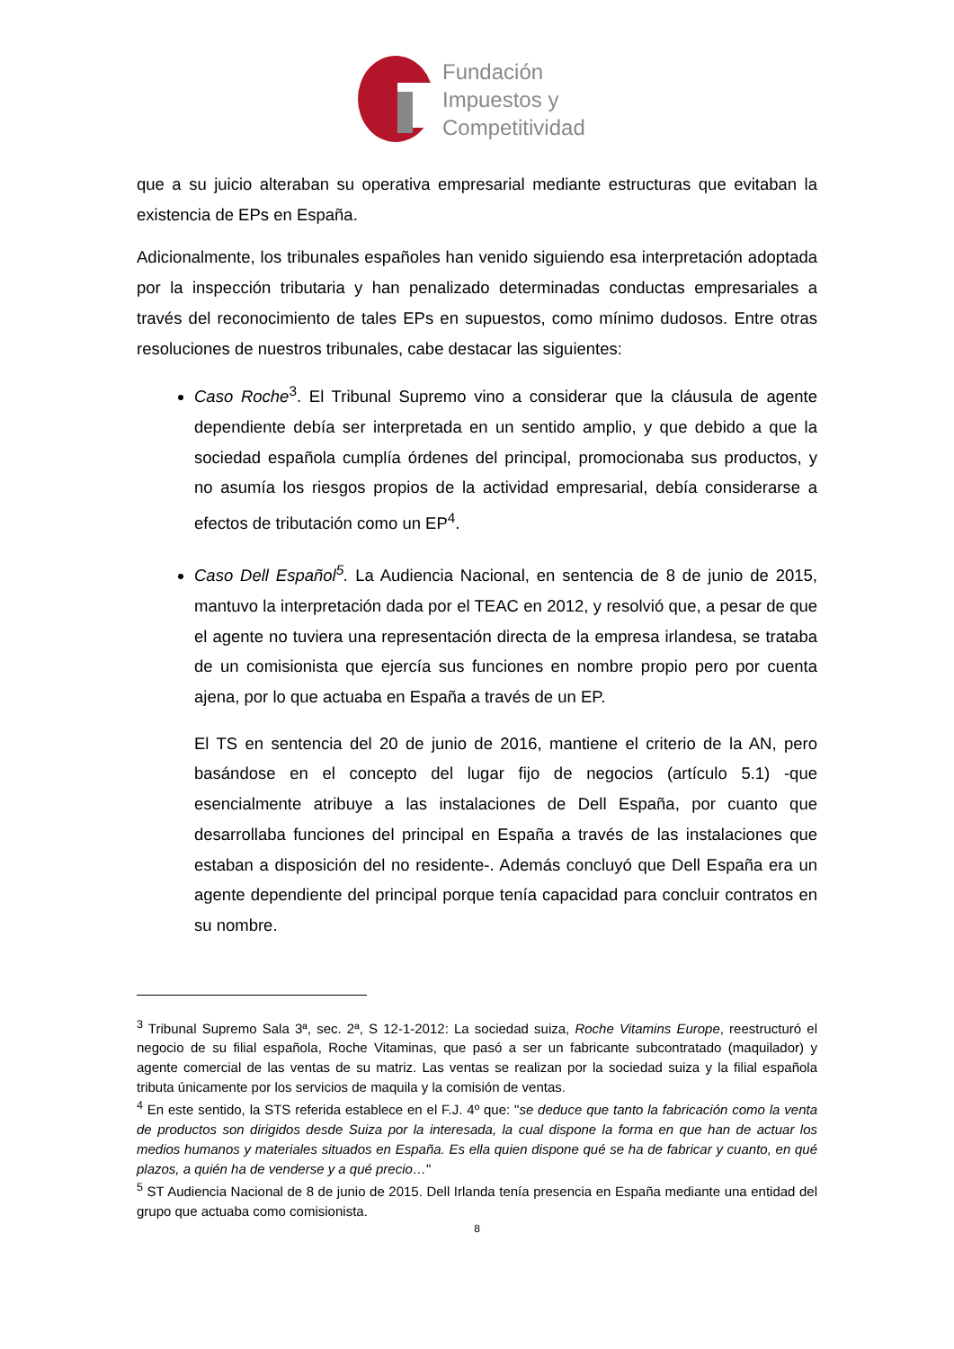Fundación
Impuestos y
Competitividad
que a su juicio alteraban su operativa empresarial mediante estructuras que evitaban la existencia de EPs en España.
Adicionalmente, los tribunales españoles han venido siguiendo esa interpretación adoptada por la inspección tributaria y han penalizado determinadas conductas empresariales a través del reconocimiento de tales EPs en supuestos, como mínimo dudosos. Entre otras resoluciones de nuestros tribunales, cabe destacar las siguientes:
Caso Roche<sup>3</sup>. El Tribunal Supremo vino a considerar que la cláusula de agente dependiente debía ser interpretada en un sentido amplio, y que debido a que la sociedad española cumplía órdenes del principal, promocionaba sus productos, y no asumía los riesgos propios de la actividad empresarial, debía considerarse a efectos de tributación como un EP<sup>4</sup>.
Caso Dell Español<sup>5</sup>. La Audiencia Nacional, en sentencia de 8 de junio de 2015, mantuvo la interpretación dada por el TEAC en 2012, y resolvió que, a pesar de que el agente no tuviera una representación directa de la empresa irlandesa, se trataba de un comisionista que ejercía sus funciones en nombre propio pero por cuenta ajena, por lo que actuaba en España a través de un EP.
El TS en sentencia del 20 de junio de 2016, mantiene el criterio de la AN, pero basándose en el concepto del lugar fijo de negocios (artículo 5.1) -que esencialmente atribuye a las instalaciones de Dell España, por cuanto que desarrollaba funciones del principal en España a través de las instalaciones que estaban a disposición del no residente-. Además concluyó que Dell España era un agente dependiente del principal porque tenía capacidad para concluir contratos en su nombre.
<sup>3</sup> Tribunal Supremo Sala 3ª, sec. 2ª, S 12-1-2012: La sociedad suiza, Roche Vitamins Europe, reestructuró el negocio de su filial española, Roche Vitaminas, que pasó a ser un fabricante subcontratado (maquilador) y agente comercial de las ventas de su matriz. Las ventas se realizan por la sociedad suiza y la filial española tributa únicamente por los servicios de maquila y la comisión de ventas.
<sup>4</sup> En este sentido, la STS referida establece en el F.J. 4º que: "se deduce que tanto la fabricación como la venta de productos son dirigidos desde Suiza por la interesada, la cual dispone la forma en que han de actuar los medios humanos y materiales situados en España. Es ella quien dispone qué se ha de fabricar y cuanto, en qué plazos, a quién ha de venderse y a qué precio…"
<sup>5</sup> ST Audiencia Nacional de 8 de junio de 2015. Dell Irlanda tenía presencia en España mediante una entidad del grupo que actuaba como comisionista.
8